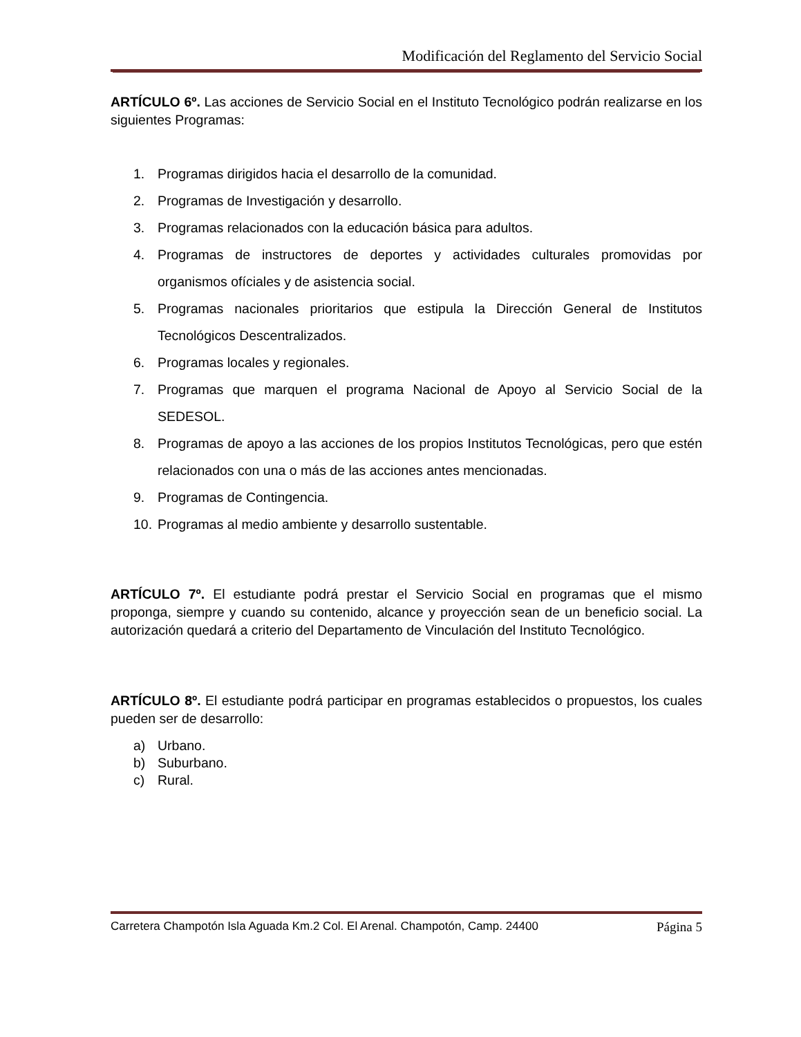Modificación del Reglamento del Servicio Social
ARTÍCULO 6º. Las acciones de Servicio Social en el Instituto Tecnológico podrán realizarse en los siguientes Programas:
1. Programas dirigidos hacia el desarrollo de la comunidad.
2. Programas de Investigación y desarrollo.
3. Programas relacionados con la educación básica para adultos.
4. Programas de instructores de deportes y actividades culturales promovidas por organismos ofíciales y de asistencia social.
5. Programas nacionales prioritarios que estipula la Dirección General de Institutos Tecnológicos Descentralizados.
6. Programas locales y regionales.
7. Programas que marquen el programa Nacional de Apoyo al Servicio Social de la SEDESOL.
8. Programas de apoyo a las acciones de los propios Institutos Tecnológicas, pero que estén relacionados con una o más de las acciones antes mencionadas.
9. Programas de Contingencia.
10. Programas al medio ambiente y desarrollo sustentable.
ARTÍCULO 7º. El estudiante podrá prestar el Servicio Social en programas que el mismo proponga, siempre y cuando su contenido, alcance y proyección sean de un beneficio social. La autorización quedará a criterio del Departamento de Vinculación del Instituto Tecnológico.
ARTÍCULO 8º. El estudiante podrá participar en programas establecidos o propuestos, los cuales pueden ser de desarrollo:
a) Urbano.
b) Suburbano.
c) Rural.
Carretera Champotón Isla Aguada Km.2 Col. El Arenal. Champotón, Camp. 24400 Página 5